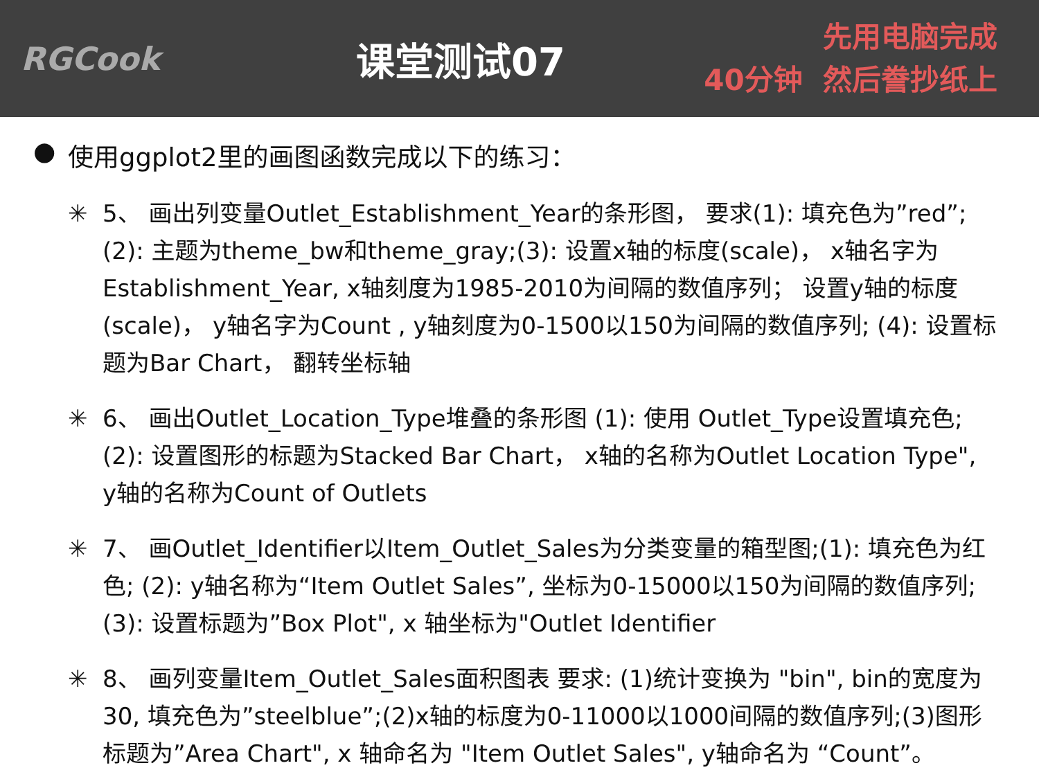RGCook
课堂测试07
先用电脑完成
40分钟 然后誊抄纸上
● 使用ggplot2里的画图函数完成以下的练习：
✳ 5、 画出列变量Outlet_Establishment_Year的条形图， 要求(1): 填充色为”red”; (2): 主题为theme_bw和theme_gray;(3): 设置x轴的标度(scale)， x轴名字为Establishment_Year, x轴刻度为1985-2010为间隔的数值序列； 设置y轴的标度(scale)， y轴名字为Count , y轴刻度为0-1500以150为间隔的数值序列; (4): 设置标题为Bar Chart， 翻转坐标轴
✳ 6、 画出Outlet_Location_Type堆叠的条形图 (1): 使用 Outlet_Type设置填充色; (2): 设置图形的标题为Stacked Bar Chart， x轴的名称为Outlet Location Type", y轴的名称为Count of Outlets
✳ 7、 画Outlet_Identifier以Item_Outlet_Sales为分类变量的箱型图;(1): 填充色为红色; (2): y轴名称为“Item Outlet Sales”, 坐标为0-15000以150为间隔的数值序列; (3): 设置标题为”Box Plot", x 轴坐标为"Outlet Identifier
✳ 8、 画列变量Item_Outlet_Sales面积图表 要求: (1)统计变换为 "bin", bin的宽度为30, 填充色为”steelblue”;(2)x轴的标度为0-11000以1000间隔的数值序列;(3)图形标题为”Area Chart", x 轴命名为 "Item Outlet Sales", y轴命名为 “Count”。